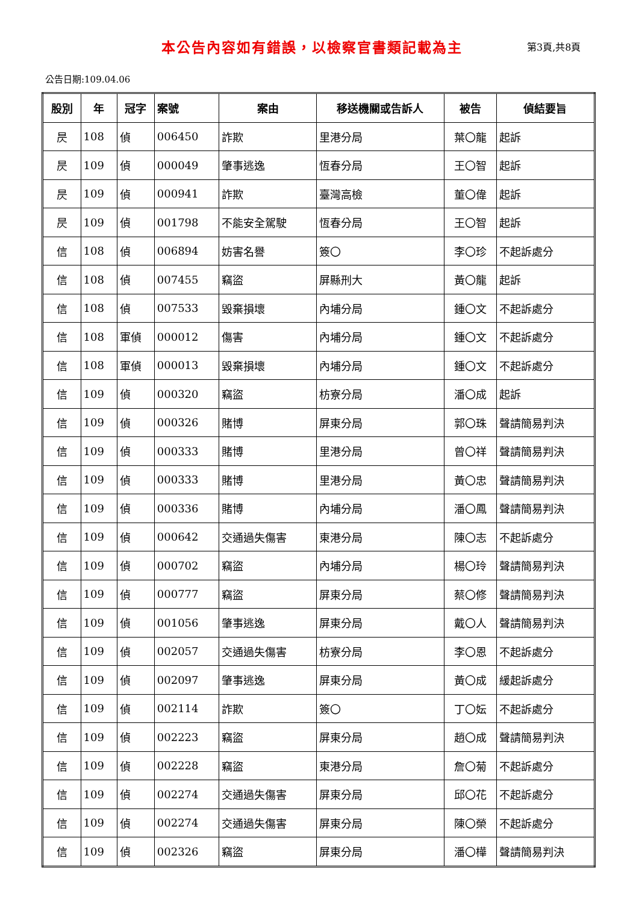本公告內容如有錯誤，以檢察官書類記載為主
第3頁,共8頁
公告日期:109.04.06
| 股別 | 年 | 冠字 | 案號 | 案由 | 移送機關或告訴人 | 被告 | 偵結要旨 |
| --- | --- | --- | --- | --- | --- | --- | --- |
| 昃 | 108 | 偵 | 006450 | 詐欺 | 里港分局 | 葉〇龍 | 起訴 |
| 昃 | 109 | 偵 | 000049 | 肇事逃逸 | 恆春分局 | 王〇智 | 起訴 |
| 昃 | 109 | 偵 | 000941 | 詐欺 | 臺灣高檢 | 董〇偉 | 起訴 |
| 昃 | 109 | 偵 | 001798 | 不能安全駕駛 | 恆春分局 | 王〇智 | 起訴 |
| 信 | 108 | 偵 | 006894 | 妨害名譽 | 簽〇 | 李〇珍 | 不起訴處分 |
| 信 | 108 | 偵 | 007455 | 竊盜 | 屏縣刑大 | 黃〇龍 | 起訴 |
| 信 | 108 | 偵 | 007533 | 毀棄損壞 | 內埔分局 | 鍾〇文 | 不起訴處分 |
| 信 | 108 | 軍偵 | 000012 | 傷害 | 內埔分局 | 鍾〇文 | 不起訴處分 |
| 信 | 108 | 軍偵 | 000013 | 毀棄損壞 | 內埔分局 | 鍾〇文 | 不起訴處分 |
| 信 | 109 | 偵 | 000320 | 竊盜 | 枋寮分局 | 潘〇成 | 起訴 |
| 信 | 109 | 偵 | 000326 | 賭博 | 屏東分局 | 郭〇珠 | 聲請簡易判決 |
| 信 | 109 | 偵 | 000333 | 賭博 | 里港分局 | 曾〇祥 | 聲請簡易判決 |
| 信 | 109 | 偵 | 000333 | 賭博 | 里港分局 | 黃〇忠 | 聲請簡易判決 |
| 信 | 109 | 偵 | 000336 | 賭博 | 內埔分局 | 潘〇鳳 | 聲請簡易判決 |
| 信 | 109 | 偵 | 000642 | 交通過失傷害 | 東港分局 | 陳〇志 | 不起訴處分 |
| 信 | 109 | 偵 | 000702 | 竊盜 | 內埔分局 | 楊〇玲 | 聲請簡易判決 |
| 信 | 109 | 偵 | 000777 | 竊盜 | 屏東分局 | 蔡〇修 | 聲請簡易判決 |
| 信 | 109 | 偵 | 001056 | 肇事逃逸 | 屏東分局 | 戴〇人 | 聲請簡易判決 |
| 信 | 109 | 偵 | 002057 | 交通過失傷害 | 枋寮分局 | 李〇恩 | 不起訴處分 |
| 信 | 109 | 偵 | 002097 | 肇事逃逸 | 屏東分局 | 黃〇成 | 緩起訴處分 |
| 信 | 109 | 偵 | 002114 | 詐欺 | 簽〇 | 丁〇妘 | 不起訴處分 |
| 信 | 109 | 偵 | 002223 | 竊盜 | 屏東分局 | 趙〇成 | 聲請簡易判決 |
| 信 | 109 | 偵 | 002228 | 竊盜 | 東港分局 | 詹〇菊 | 不起訴處分 |
| 信 | 109 | 偵 | 002274 | 交通過失傷害 | 屏東分局 | 邱〇花 | 不起訴處分 |
| 信 | 109 | 偵 | 002274 | 交通過失傷害 | 屏東分局 | 陳〇榮 | 不起訴處分 |
| 信 | 109 | 偵 | 002326 | 竊盜 | 屏東分局 | 潘〇樺 | 聲請簡易判決 |